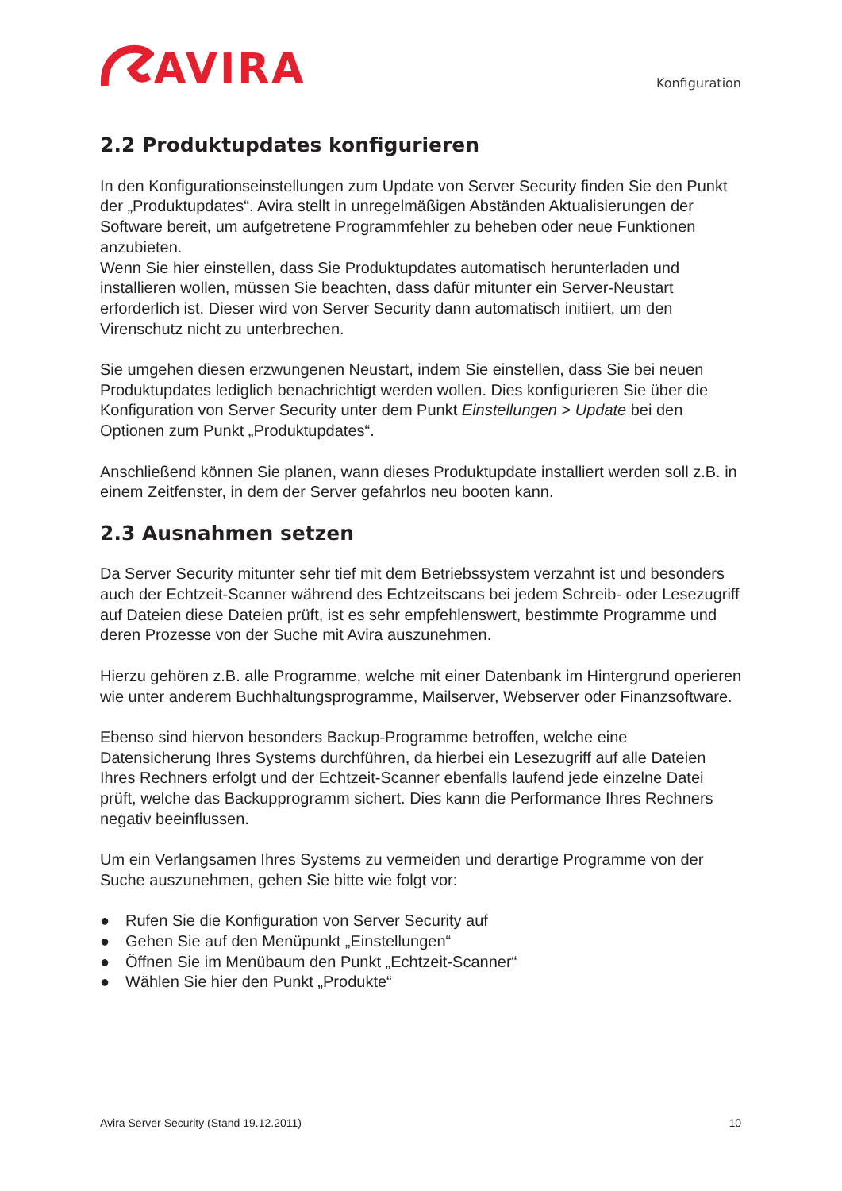AVIRA
Konfiguration
2.2 Produktupdates konfigurieren
In den Konfigurationseinstellungen zum Update von Server Security finden Sie den Punkt der „Produktupdates“. Avira stellt in unregelmäßigen Abständen Aktualisierungen der Software bereit, um aufgetretene Programmfehler zu beheben oder neue Funktionen anzubieten.
Wenn Sie hier einstellen, dass Sie Produktupdates automatisch herunterladen und installieren wollen, müssen Sie beachten, dass dafür mitunter ein Server-Neustart erforderlich ist. Dieser wird von Server Security dann automatisch initiiert, um den Virenschutz nicht zu unterbrechen.
Sie umgehen diesen erzwungenen Neustart, indem Sie einstellen, dass Sie bei neuen Produktupdates lediglich benachrichtigt werden wollen. Dies konfigurieren Sie über die Konfiguration von Server Security unter dem Punkt Einstellungen > Update bei den Optionen zum Punkt „Produktupdates“.
Anschließend können Sie planen, wann dieses Produktupdate installiert werden soll z.B. in einem Zeitfenster, in dem der Server gefahrlos neu booten kann.
2.3 Ausnahmen setzen
Da Server Security mitunter sehr tief mit dem Betriebssystem verzahnt ist und besonders auch der Echtzeit-Scanner während des Echtzeitscans bei jedem Schreib- oder Lesezugriff auf Dateien diese Dateien prüft, ist es sehr empfehlenswert, bestimmte Programme und deren Prozesse von der Suche mit Avira auszunehmen.
Hierzu gehören z.B. alle Programme, welche mit einer Datenbank im Hintergrund operieren wie unter anderem Buchhaltungsprogramme, Mailserver, Webserver oder Finanzsoftware.
Ebenso sind hiervon besonders Backup-Programme betroffen, welche eine Datensicherung Ihres Systems durchführen, da hierbei ein Lesezugriff auf alle Dateien Ihres Rechners erfolgt und der Echtzeit-Scanner ebenfalls laufend jede einzelne Datei prüft, welche das Backupprogramm sichert. Dies kann die Performance Ihres Rechners negativ beeinflussen.
Um ein Verlangsamen Ihres Systems zu vermeiden und derartige Programme von der Suche auszunehmen, gehen Sie bitte wie folgt vor:
● Rufen Sie die Konfiguration von Server Security auf
● Gehen Sie auf den Menüpunkt „Einstellungen“
● Öffnen Sie im Menübaum den Punkt „Echtzeit-Scanner“
● Wählen Sie hier den Punkt „Produkte“
Avira Server Security (Stand 19.12.2011) 10